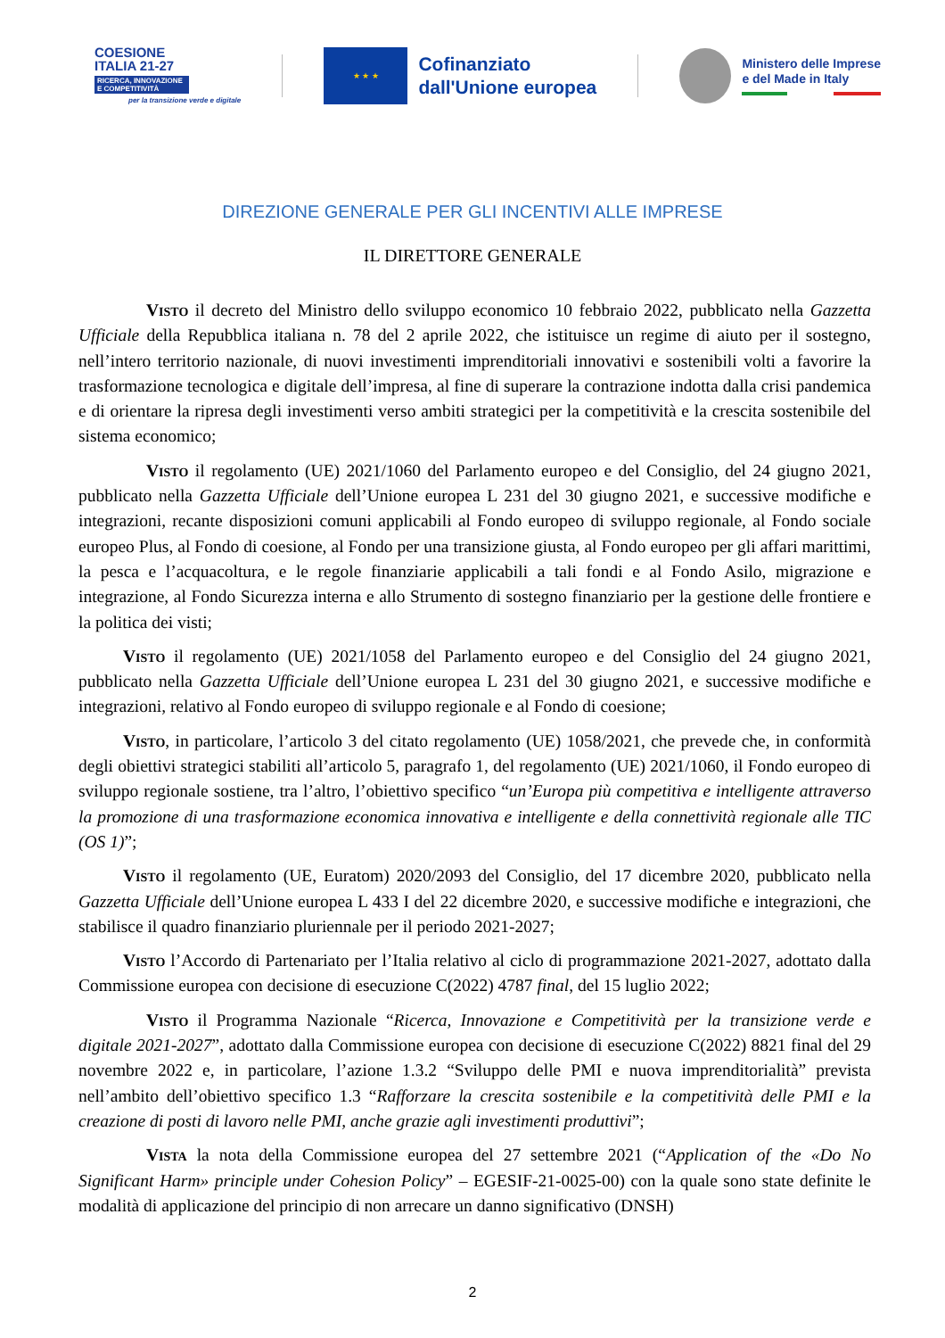COESIONE
ITALIA 21-27
RICERCA, INNOVAZIONE E COMPETITIVITÀ
per la transizione verde e digitale
★ ★ ★
Cofinanziato
dall'Unione europea
Ministero delle Imprese
e del Made in Italy
DIREZIONE GENERALE PER GLI INCENTIVI ALLE IMPRESE
IL DIRETTORE GENERALE
Visto il decreto del Ministro dello sviluppo economico 10 febbraio 2022, pubblicato nella Gazzetta Ufficiale della Repubblica italiana n. 78 del 2 aprile 2022, che istituisce un regime di aiuto per il sostegno, nell’intero territorio nazionale, di nuovi investimenti imprenditoriali innovativi e sostenibili volti a favorire la trasformazione tecnologica e digitale dell’impresa, al fine di superare la contrazione indotta dalla crisi pandemica e di orientare la ripresa degli investimenti verso ambiti strategici per la competitività e la crescita sostenibile del sistema economico;
Visto il regolamento (UE) 2021/1060 del Parlamento europeo e del Consiglio, del 24 giugno 2021, pubblicato nella Gazzetta Ufficiale dell’Unione europea L 231 del 30 giugno 2021, e successive modifiche e integrazioni, recante disposizioni comuni applicabili al Fondo europeo di sviluppo regionale, al Fondo sociale europeo Plus, al Fondo di coesione, al Fondo per una transizione giusta, al Fondo europeo per gli affari marittimi, la pesca e l’acquacoltura, e le regole finanziarie applicabili a tali fondi e al Fondo Asilo, migrazione e integrazione, al Fondo Sicurezza interna e allo Strumento di sostegno finanziario per la gestione delle frontiere e la politica dei visti;
Visto il regolamento (UE) 2021/1058 del Parlamento europeo e del Consiglio del 24 giugno 2021, pubblicato nella Gazzetta Ufficiale dell’Unione europea L 231 del 30 giugno 2021, e successive modifiche e integrazioni, relativo al Fondo europeo di sviluppo regionale e al Fondo di coesione;
Visto, in particolare, l’articolo 3 del citato regolamento (UE) 1058/2021, che prevede che, in conformità degli obiettivi strategici stabiliti all’articolo 5, paragrafo 1, del regolamento (UE) 2021/1060, il Fondo europeo di sviluppo regionale sostiene, tra l’altro, l’obiettivo specifico “un’Europa più competitiva e intelligente attraverso la promozione di una trasformazione economica innovativa e intelligente e della connettività regionale alle TIC (OS 1)”;
Visto il regolamento (UE, Euratom) 2020/2093 del Consiglio, del 17 dicembre 2020, pubblicato nella Gazzetta Ufficiale dell’Unione europea L 433 I del 22 dicembre 2020, e successive modifiche e integrazioni, che stabilisce il quadro finanziario pluriennale per il periodo 2021-2027;
Visto l’Accordo di Partenariato per l’Italia relativo al ciclo di programmazione 2021-2027, adottato dalla Commissione europea con decisione di esecuzione C(2022) 4787 final, del 15 luglio 2022;
Visto il Programma Nazionale “Ricerca, Innovazione e Competitività per la transizione verde e digitale 2021-2027”, adottato dalla Commissione europea con decisione di esecuzione C(2022) 8821 final del 29 novembre 2022 e, in particolare, l’azione 1.3.2 “Sviluppo delle PMI e nuova imprenditorialità” prevista nell’ambito dell’obiettivo specifico 1.3 “Rafforzare la crescita sostenibile e la competitività delle PMI e la creazione di posti di lavoro nelle PMI, anche grazie agli investimenti produttivi”;
Vista la nota della Commissione europea del 27 settembre 2021 (“Application of the «Do No Significant Harm» principle under Cohesion Policy” – EGESIF-21-0025-00) con la quale sono state definite le modalità di applicazione del principio di non arrecare un danno significativo (DNSH)
2